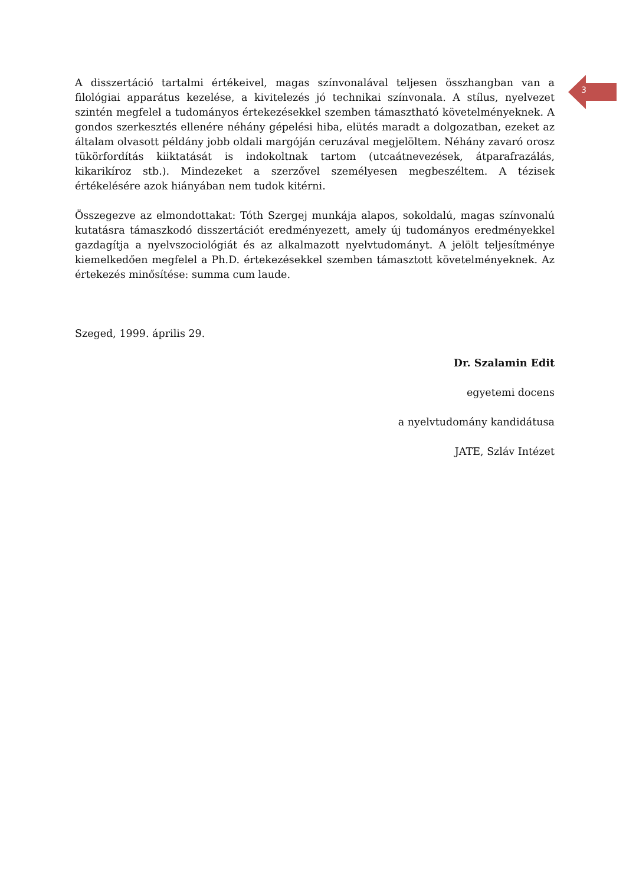3
A disszertáció tartalmi értékeivel, magas színvonalával teljesen összhangban van a filológiai apparátus kezelése, a kivitelezés jó technikai színvonala. A stílus, nyelvezet szintén megfelel a tudományos értekezésekkel szemben támasztható követelményeknek. A gondos szerkesztés ellenére néhány gépelési hiba, elütés maradt a dolgozatban, ezeket az általam olvasott példány jobb oldali margóján ceruzával megjelöltem. Néhány zavaró orosz tükörfordítás kiiktatását is indokoltnak tartom (utcaátnevezések, átparafrazálás, kikarikíroz stb.). Mindezeket a szerzővel személyesen megbeszéltem. A tézisek értékelésére azok hiányában nem tudok kitérni.
Összegezve az elmondottakat: Tóth Szergej munkája alapos, sokoldalú, magas színvonalú kutatásra támaszkodó disszertációt eredményezett, amely új tudományos eredményekkel gazdagítja a nyelvszociológiát és az alkalmazott nyelvtudományt. A jelölt teljesítménye kiemelkedően megfelel a Ph.D. értekezésekkel szemben támasztott követelményeknek. Az értekezés minősítése: summa cum laude.
Szeged, 1999. április 29.
Dr. Szalamin Edit
egyetemi docens
a nyelvtudomány kandidátusa
JATE, Szláv Intézet